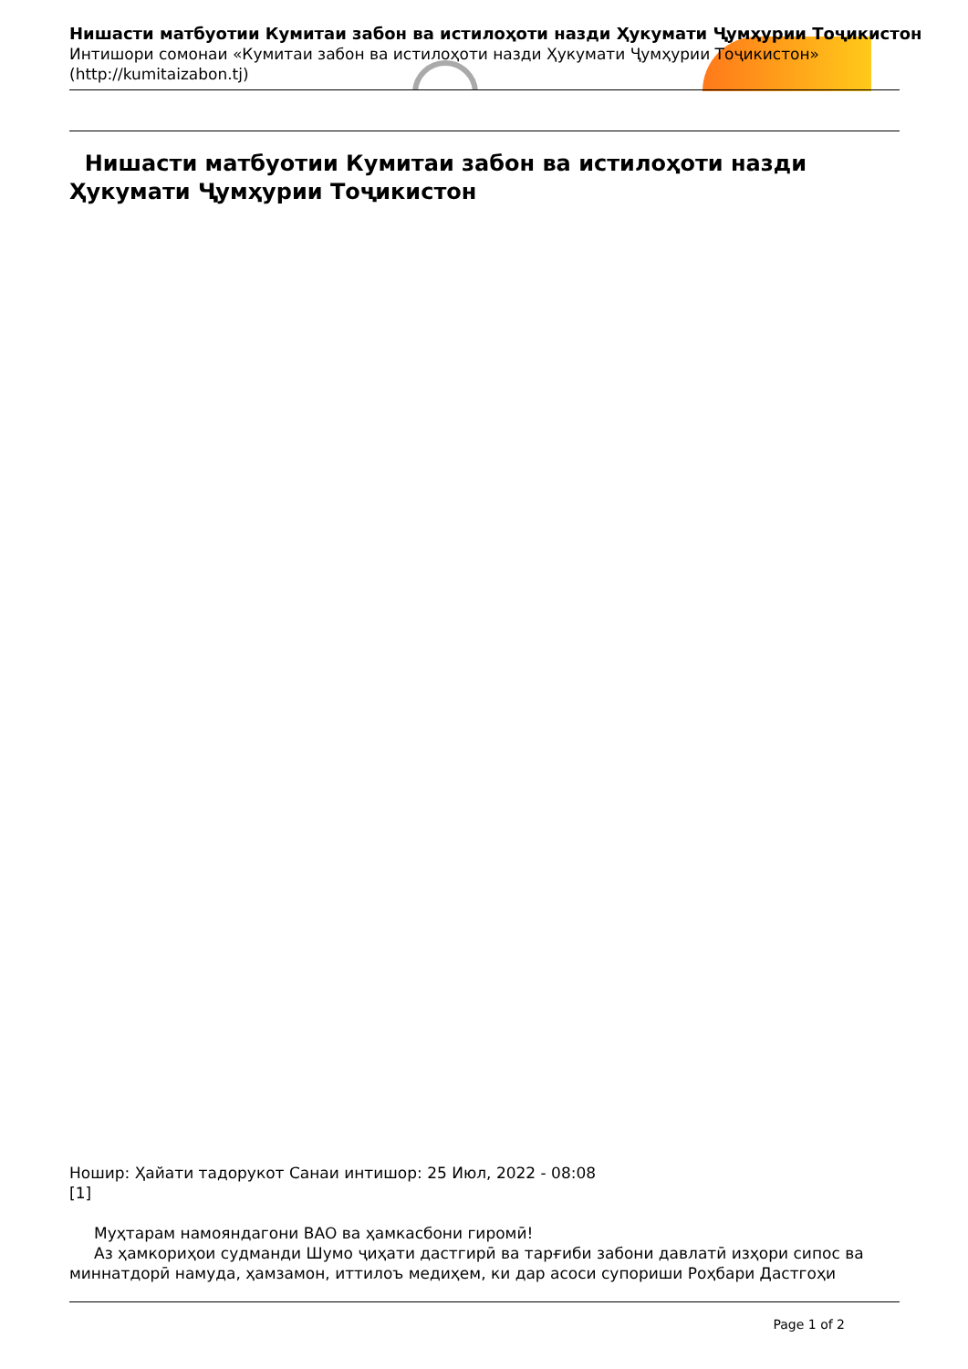Нишасти матбуотии Кумитаи забон ва истилоҳоти назди Ҳукумати Ҷумҳурии Тоҷикистон
Интишори сомонаи «Кумитаи забон ва истилоҳоти назди Ҳукумати Ҷумҳурии Тоҷикистон»
(http://kumitaizabon.tj)
Нишасти матбуотии Кумитаи забон ва истилоҳоти назди Ҳукумати Ҷумҳурии Тоҷикистон
Ношир: Ҳайати тадорукот Санаи интишор: 25 Июл, 2022 - 08:08
[1]
Муҳтарам намояндагони ВАО ва ҳамкасбони гиромӣ!
Аз ҳамкориҳои судманди Шумо ҷиҳати дастгирӣ ва тарғиби забони давлатӣ изҳори сипос ва миннатдорӣ намуда, ҳамзамон, иттилоъ медиҳем, ки дар асоси супориши Роҳбари Дастгоҳи
Page 1 of 2